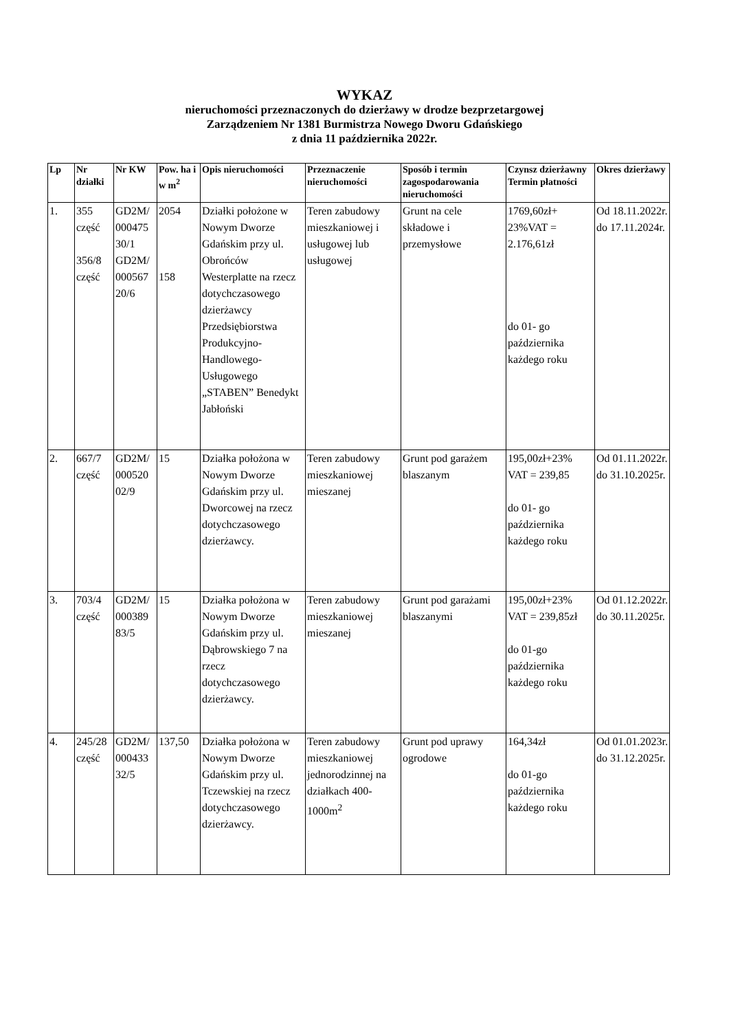WYKAZ
nieruchomości przeznaczonych do dzierżawy w drodze bezprzetargowej
Zarządzeniem Nr 1381 Burmistrza Nowego Dworu Gdańskiego
z dnia 11 października 2022r.
| Lp | Nr działki | Nr KW | Pow. ha i w m<sup>2</sup> | Opis nieruchomości | Przeznaczenie nieruchomości | Sposób i termin zagospodarowania nieruchomości | Czynsz dzierżawny Termin płatności | Okres dzierżawy |
| --- | --- | --- | --- | --- | --- | --- | --- | --- |
| 1. | 355 część 356/8 część | GD2M/ 000475 30/1 GD2M/ 000567 20/6 | 2054 158 | Działki położone w Nowym Dworze Gdańskim przy ul. Obrońców Westerplatte na rzecz dotychczasowego dzierżawcy Przedsiębiorstwa Produkcyjno-Handlowego-Usługowego „STABEN” Benedykt Jabłoński | Teren zabudowy mieszkaniowej i usługowej lub usługowej | Grunt na cele składowe i przemysłowe | 1769,60zł+ 23%VAT = 2.176,61zł do 01- go października każdego roku | Od 18.11.2022r. do 17.11.2024r. |
| 2. | 667/7 część | GD2M/ 000520 02/9 | 15 | Działka położona w Nowym Dworze Gdańskim przy ul. Dworcowej na rzecz dotychczasowego dzierżawcy. | Teren zabudowy mieszkaniowej mieszanej | Grunt pod garażem blaszanym | 195,00zł+23% VAT = 239,85 do 01- go października każdego roku | Od 01.11.2022r. do 31.10.2025r. |
| 3. | 703/4 część | GD2M/ 000389 83/5 | 15 | Działka położona w Nowym Dworze Gdańskim przy ul. Dąbrowskiego 7 na rzecz dotychczasowego dzierżawcy. | Teren zabudowy mieszkaniowej mieszanej | Grunt pod garażami blaszanymi | 195,00zł+23% VAT = 239,85zł do 01-go października każdego roku | Od 01.12.2022r. do 30.11.2025r. |
| 4. | 245/28 część | GD2M/ 000433 32/5 | 137,50 | Działka położona w Nowym Dworze Gdańskim przy ul. Tczewskiej na rzecz dotychczasowego dzierżawcy. | Teren zabudowy mieszkaniowej jednorodzinnej na działkach 400-1000m<sup>2</sup> | Grunt pod uprawy ogrodowe | 164,34zł do 01-go października każdego roku | Od 01.01.2023r. do 31.12.2025r. |